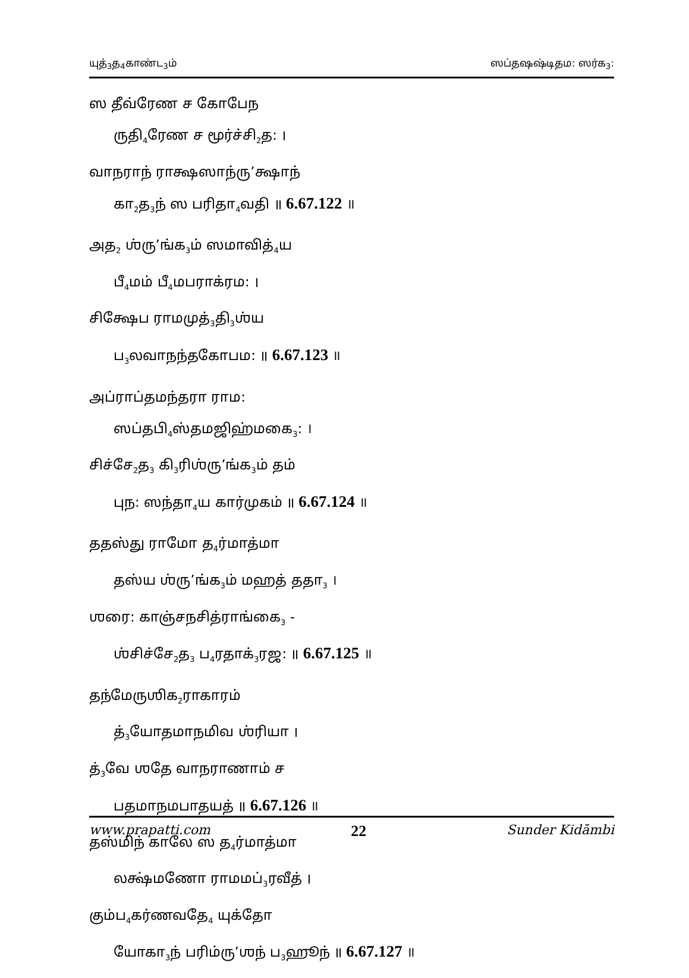யுத்<sub>3</sub>த<sub>4</sub>காண்ட<sub>3</sub>ம் ஸப்தஷஷ்டிதம: ஸர்க<sub>3</sub>:
ஸ தீவ்ரேண ச கோபேந
ருதி<sub>4</sub>ரேண ச மூர்ச்சி<sub>2</sub>த: ।
வாநராந் ராக்ஷஸாந்ரு’க்ஷாந்
கா<sub>2</sub>த<sub>3</sub>ந் ஸ பரிதா<sub>4</sub>வதி ॥ 6.67.122 ॥
அத<sub>2</sub> ஶ்ரு’ங்க<sub>3</sub>ம் ஸமாவித்<sub>4</sub>ய
பீ<sub>4</sub>மம் பீ<sub>4</sub>மபராக்ரம: ।
சிக்ஷேப ராமமுத்<sub>3</sub>தி<sub>3</sub>ஶ்ய
ப<sub>3</sub>லவாநந்தகோபம: ॥ 6.67.123 ॥
அப்ராப்தமந்தரா ராம:
ஸப்தபி<sub>4</sub>ஸ்தமஜிஹ்மகை<sub>3</sub>: ।
சிச்சே<sub>2</sub>த<sub>3</sub> கி<sub>3</sub>ரிஶ்ரு’ங்க<sub>3</sub>ம் தம்
புந: ஸந்தா<sub>4</sub>ய கார்முகம் ॥ 6.67.124 ॥
ததஸ்து ராமோ த<sub>4</sub>ர்மாத்மா
தஸ்ய ஶ்ரு’ங்க<sub>3</sub>ம் மஹத் ததா<sub>3</sub> ।
ஶரை: காஞ்சநசித்ராங்கை<sub>3</sub> -
ஶ்சிச்சே<sub>2</sub>த<sub>3</sub> ப<sub>4</sub>ரதாக்<sub>3</sub>ரஜ: ॥ 6.67.125 ॥
தந்மேருஶிக<sub>2</sub>ராகாரம்
த்<sub>3</sub>யோதமாநமிவ ஶ்ரியா ।
த்<sub>3</sub>வே ஶதே வாநராணாம் ச
பதமாநமபாதயத் ॥ 6.67.126 ॥
தஸ்மிந் காலே ஸ த<sub>4</sub>ர்மாத்மா
லக்ஷ்மணோ ராமமப்<sub>3</sub>ரவீத் ।
கும்ப<sub>4</sub>கர்ணவதே<sub>4</sub> யுக்தோ
யோகா<sub>3</sub>ந் பரிம்ரு’ஶந் ப<sub>3</sub>ஹூந் ॥ 6.67.127 ॥
www.prapatti.com 22 Sunder Kidāmbi